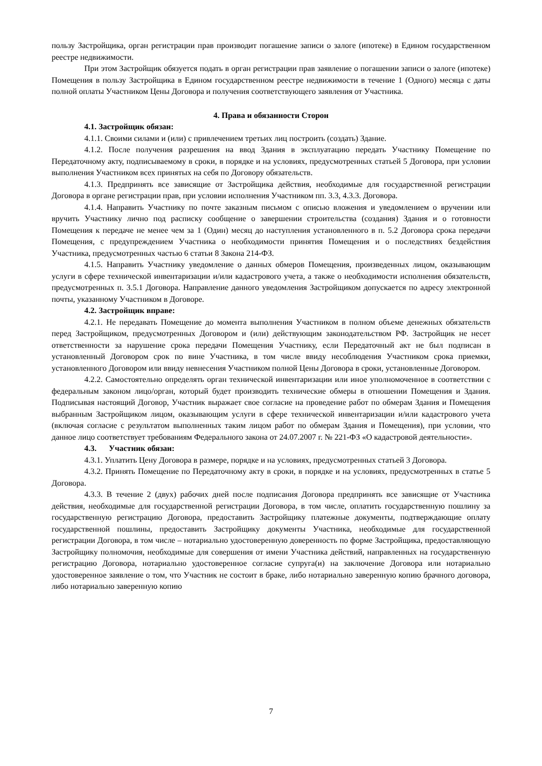пользу Застройщика, орган регистрации прав производит погашение записи о залоге (ипотеке) в Едином государственном реестре недвижимости.
При этом Застройщик обязуется подать в орган регистрации прав заявление о погашении записи о залоге (ипотеке) Помещения в пользу Застройщика в Едином государственном реестре недвижимости в течение 1 (Одного) месяца с даты полной оплаты Участником Цены Договора и получения соответствующего заявления от Участника.
4. Права и обязанности Сторон
4.1. Застройщик обязан:
4.1.1. Своими силами и (или) с привлечением третьих лиц построить (создать) Здание.
4.1.2. После получения разрешения на ввод Здания в эксплуатацию передать Участнику Помещение по Передаточному акту, подписываемому в сроки, в порядке и на условиях, предусмотренных статьей 5 Договора, при условии выполнения Участником всех принятых на себя по Договору обязательств.
4.1.3. Предпринять все зависящие от Застройщика действия, необходимые для государственной регистрации Договора в органе регистрации прав, при условии исполнения Участником пп. 3.3, 4.3.3. Договора.
4.1.4. Направить Участнику по почте заказным письмом с описью вложения и уведомлением о вручении или вручить Участнику лично под расписку сообщение о завершении строительства (создания) Здания и о готовности Помещения к передаче не менее чем за 1 (Один) месяц до наступления установленного в п. 5.2 Договора срока передачи Помещения, с предупреждением Участника о необходимости принятия Помещения и о последствиях бездействия Участника, предусмотренных частью 6 статьи 8 Закона 214-ФЗ.
4.1.5. Направить Участнику уведомление о данных обмеров Помещения, произведенных лицом, оказывающим услуги в сфере технической инвентаризации и/или кадастрового учета, а также о необходимости исполнения обязательств, предусмотренных п. 3.5.1 Договора. Направление данного уведомления Застройщиком допускается по адресу электронной почты, указанному Участником в Договоре.
4.2. Застройщик вправе:
4.2.1. Не передавать Помещение до момента выполнения Участником в полном объеме денежных обязательств перед Застройщиком, предусмотренных Договором и (или) действующим законодательством РФ. Застройщик не несет ответственности за нарушение срока передачи Помещения Участнику, если Передаточный акт не был подписан в установленный Договором срок по вине Участника, в том числе ввиду несоблюдения Участником срока приемки, установленного Договором или ввиду невнесения Участником полной Цены Договора в сроки, установленные Договором.
4.2.2. Самостоятельно определять орган технической инвентаризации или иное уполномоченное в соответствии с федеральным законом лицо/орган, который будет производить технические обмеры в отношении Помещения и Здания. Подписывая настоящий Договор, Участник выражает свое согласие на проведение работ по обмерам Здания и Помещения выбранным Застройщиком лицом, оказывающим услуги в сфере технической инвентаризации и/или кадастрового учета (включая согласие с результатом выполненных таким лицом работ по обмерам Здания и Помещения), при условии, что данное лицо соответствует требованиям Федерального закона от 24.07.2007 г. № 221-ФЗ «О кадастровой деятельности».
4.3. Участник обязан:
4.3.1. Уплатить Цену Договора в размере, порядке и на условиях, предусмотренных статьей 3 Договора.
4.3.2. Принять Помещение по Передаточному акту в сроки, в порядке и на условиях, предусмотренных в статье 5 Договора.
4.3.3. В течение 2 (двух) рабочих дней после подписания Договора предпринять все зависящие от Участника действия, необходимые для государственной регистрации Договора, в том числе, оплатить государственную пошлину за государственную регистрацию Договора, предоставить Застройщику платежные документы, подтверждающие оплату государственной пошлины, предоставить Застройщику документы Участника, необходимые для государственной регистрации Договора, в том числе – нотариально удостоверенную доверенность по форме Застройщика, предоставляющую Застройщику полномочия, необходимые для совершения от имени Участника действий, направленных на государственную регистрацию Договора, нотариально удостоверенное согласие супруга(и) на заключение Договора или нотариально удостоверенное заявление о том, что Участник не состоит в браке, либо нотариально заверенную копию брачного договора, либо нотариально заверенную копию
7